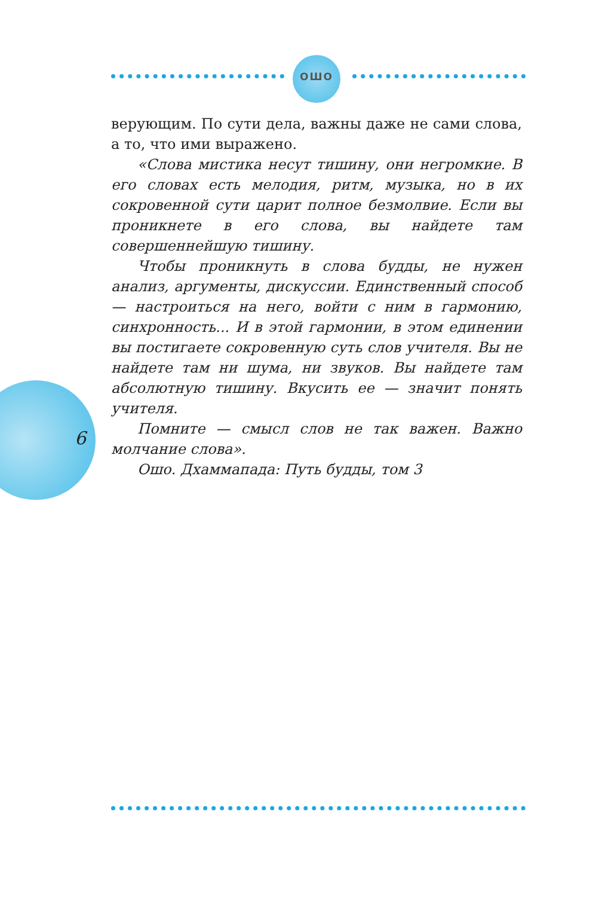ОШО
верующим. По сути дела, важны даже не сами слова, а то, что ими выражено.
«Слова мистика несут тишину, они негромкие. В его словах есть мелодия, ритм, музыка, но в их сокровенной сути царит полное безмолвие. Если вы проникнете в его слова, вы найдете там совершеннейшую тишину.
Чтобы проникнуть в слова будды, не нужен анализ, аргументы, дискуссии. Единственный способ — настроиться на него, войти с ним в гармонию, синхронность... И в этой гармонии, в этом единении вы постигаете сокровенную суть слов учителя. Вы не найдете там ни шума, ни звуков. Вы найдете там абсолютную тишину. Вкусить ее — значит понять учителя.
Помните — смысл слов не так важен. Важно молчание слова».
Ошо. Дхаммапада: Путь будды, том 3
6